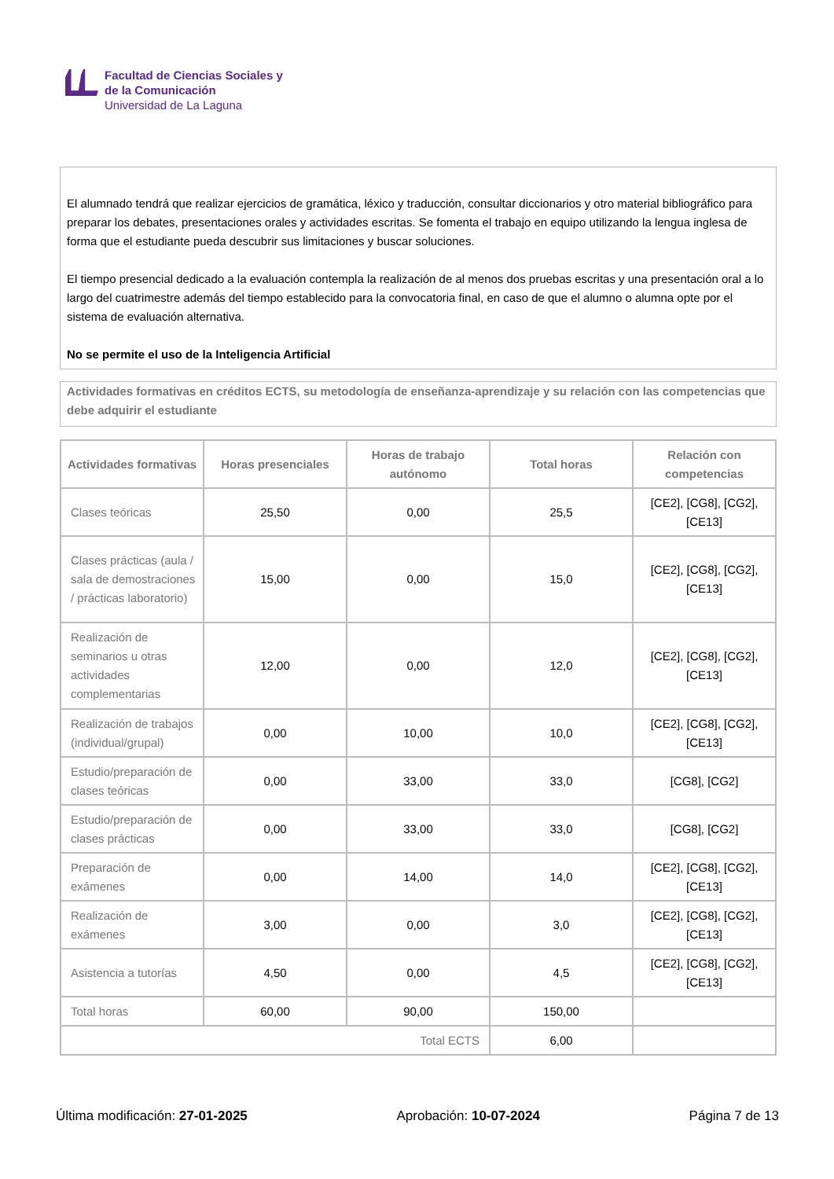Facultad de Ciencias Sociales y
de la Comunicación
Universidad de La Laguna
El alumnado tendrá que realizar ejercicios de gramática, léxico y traducción, consultar diccionarios y otro material bibliográfico para preparar los debates, presentaciones orales y actividades escritas. Se fomenta el trabajo en equipo utilizando la lengua inglesa de forma que el estudiante pueda descubrir sus limitaciones y buscar soluciones.
El tiempo presencial dedicado a la evaluación contempla la realización de al menos dos pruebas escritas y una presentación oral a lo largo del cuatrimestre además del tiempo establecido para la convocatoria final, en caso de que el alumno o alumna opte por el sistema de evaluación alternativa.
No se permite el uso de la Inteligencia Artificial
Actividades formativas en créditos ECTS, su metodología de enseñanza-aprendizaje y su relación con las competencias que debe adquirir el estudiante
| Actividades formativas | Horas presenciales | Horas de trabajo autónomo | Total horas | Relación con competencias |
| --- | --- | --- | --- | --- |
| Clases teóricas | 25,50 | 0,00 | 25,5 | [CE2], [CG8], [CG2], [CE13] |
| Clases prácticas (aula / sala de demostraciones / prácticas laboratorio) | 15,00 | 0,00 | 15,0 | [CE2], [CG8], [CG2], [CE13] |
| Realización de seminarios u otras actividades complementarias | 12,00 | 0,00 | 12,0 | [CE2], [CG8], [CG2], [CE13] |
| Realización de trabajos (individual/grupal) | 0,00 | 10,00 | 10,0 | [CE2], [CG8], [CG2], [CE13] |
| Estudio/preparación de clases teóricas | 0,00 | 33,00 | 33,0 | [CG8], [CG2] |
| Estudio/preparación de clases prácticas | 0,00 | 33,00 | 33,0 | [CG8], [CG2] |
| Preparación de exámenes | 0,00 | 14,00 | 14,0 | [CE2], [CG8], [CG2], [CE13] |
| Realización de exámenes | 3,00 | 0,00 | 3,0 | [CE2], [CG8], [CG2], [CE13] |
| Asistencia a tutorías | 4,50 | 0,00 | 4,5 | [CE2], [CG8], [CG2], [CE13] |
| Total horas | 60,00 | 90,00 | 150,00 | |
| Total ECTS | | | 6,00 | |
Última modificación: 27-01-2025 Aprobación: 10-07-2024 Página 7 de 13